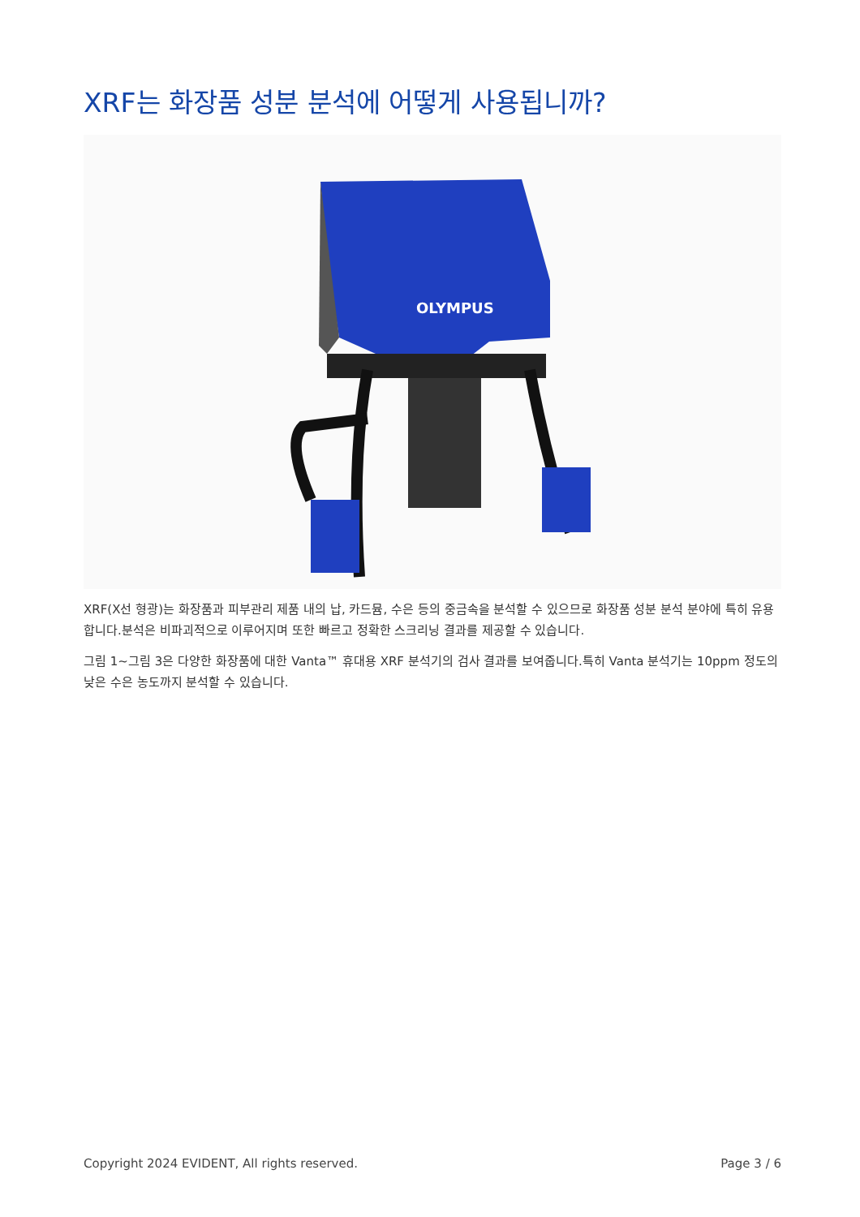XRF는 화장품 성분 분석에 어떻게 사용됩니까?
OLYMPUS
XRF(X선 형광)는 화장품과 피부관리 제품 내의 납, 카드뮴, 수은 등의 중금속을 분석할 수 있으므로 화장품 성분 분석 분야에 특히 유용합니다.분석은 비파괴적으로 이루어지며 또한 빠르고 정확한 스크리닝 결과를 제공할 수 있습니다.
그림 1~그림 3은 다양한 화장품에 대한 Vanta™ 휴대용 XRF 분석기의 검사 결과를 보여줍니다.특히 Vanta 분석기는 10ppm 정도의 낮은 수은 농도까지 분석할 수 있습니다.
Copyright 2024 EVIDENT, All rights reserved. Page 3 / 6